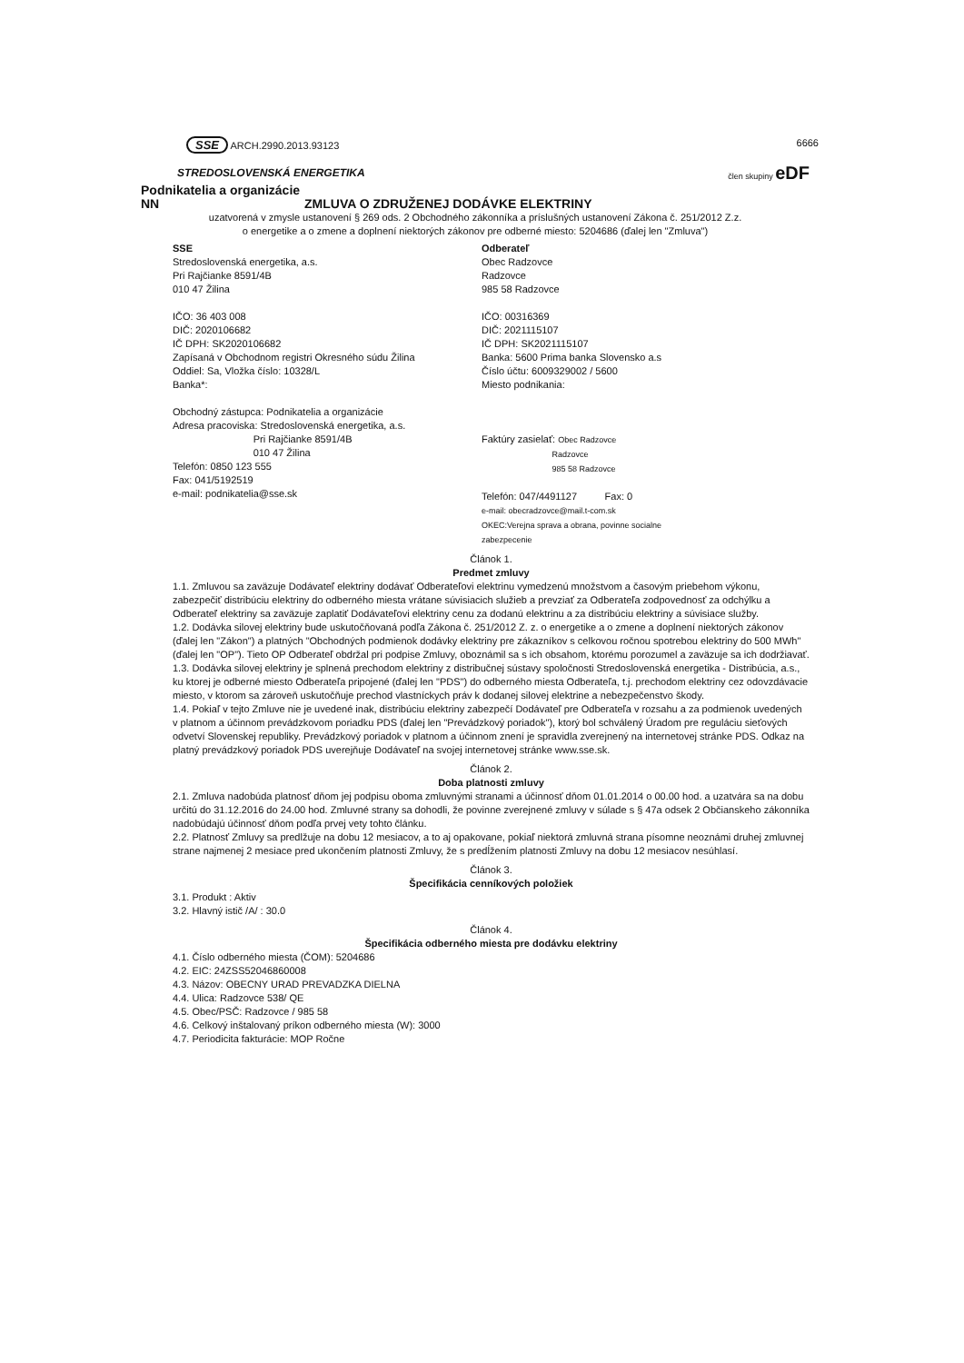SSE ARCH.2990.2013.93123 6666
STREDOSLOVENSKÁ ENERGETIKA člen skupiny eDF
Podnikatelia a organizácie
NN ZMLUVA O ZDRUŽENEJ DODÁVKE ELEKTRINY
uzatvorená v zmysle ustanovení § 269 ods. 2 Obchodného zákonníka a príslušných ustanovení Zákona č. 251/2012 Z.z.
o energetike a o zmene a doplnení niektorých zákonov pre odberné miesto: 5204686 (ďalej len "Zmluva")
SSE
Stredoslovenská energetika, a.s.
Pri Rajčianke 8591/4B
010 47 Žilina
IČO: 36 403 008
DIČ: 2020106682
IČ DPH: SK2020106682
Zapísaná v Obchodnom registri Okresného súdu Žilina
Oddiel: Sa, Vložka číslo: 10328/L
Banka*:
Obchodný zástupca: Podnikatelia a organizácie
Adresa pracoviska: Stredoslovenská energetika, a.s.
Pri Rajčianke 8591/4B
010 47 Žilina
Telefón: 0850 123 555
Fax: 041/5192519
e-mail: podnikatelia@sse.sk
Odberateľ
Obec Radzovce
Radzovce
985 58 Radzovce
IČO: 00316369
DIČ: 2021115107
IČ DPH: SK2021115107
Banka: 5600 Prima banka Slovensko a.s
Číslo účtu: 6009329002 / 5600
Miesto podnikania:
Faktúry zasielať: Obec Radzovce
Radzovce
985 58 Radzovce
Telefón: 047/4491127 Fax: 0
e-mail: obecradzovce@mail.t-com.sk
OKEC:Verejna sprava a obrana, povinne socialne
zabezpecenie
Článok 1.
Predmet zmluvy
1.1. Zmluvou sa zaväzuje Dodávateľ elektriny dodávať Odberateľovi elektrinu vymedzenú množstvom a časovým priebehom výkonu, zabezpečiť distribúciu elektriny do odberného miesta vrátane súvisiacich služieb a prevziať za Odberateľa zodpovednosť za odchýlku a Odberateľ elektriny sa zaväzuje zaplatiť Dodávateľovi elektriny cenu za dodanú elektrinu a za distribúciu elektriny a súvisiace služby.
1.2. Dodávka silovej elektriny bude uskutočňovaná podľa Zákona č. 251/2012 Z. z. o energetike a o zmene a doplnení niektorých zákonov (ďalej len "Zákon") a platných "Obchodných podmienok dodávky elektriny pre zákazníkov s celkovou ročnou spotrebou elektriny do 500 MWh" (ďalej len "OP"). Tieto OP Odberateľ obdržal pri podpise Zmluvy, oboznámil sa s ich obsahom, ktorému porozumel a zaväzuje sa ich dodržiavať.
1.3. Dodávka silovej elektriny je splnená prechodom elektriny z distribučnej sústavy spoločnosti Stredoslovenská energetika - Distribúcia, a.s., ku ktorej je odberné miesto Odberateľa pripojené (ďalej len "PDS") do odberného miesta Odberateľa, t.j. prechodom elektriny cez odovzdávacie miesto, v ktorom sa zároveň uskutočňuje prechod vlastníckych práv k dodanej silovej elektrine a nebezpečenstvo škody.
1.4. Pokiaľ v tejto Zmluve nie je uvedené inak, distribúciu elektriny zabezpečí Dodávateľ pre Odberateľa v rozsahu a za podmienok uvedených v platnom a účinnom prevádzkovom poriadku PDS (ďalej len "Prevádzkový poriadok"), ktorý bol schválený Úradom pre reguláciu sieťových odvetví Slovenskej republiky. Prevádzkový poriadok v platnom a účinnom znení je spravidla zverejnený na internetovej stránke PDS. Odkaz na platný prevádzkový poriadok PDS uverejňuje Dodávateľ na svojej internetovej stránke www.sse.sk.
Článok 2.
Doba platnosti zmluvy
2.1. Zmluva nadobúda platnosť dňom jej podpisu oboma zmluvnými stranami a účinnosť dňom 01.01.2014 o 00.00 hod. a uzatvára sa na dobu určitú do 31.12.2016 do 24.00 hod. Zmluvné strany sa dohodli, že povinne zverejnené zmluvy v súlade s § 47a odsek 2 Občianskeho zákonníka nadobúdajú účinnosť dňom podľa prvej vety tohto článku.
2.2. Platnosť Zmluvy sa predlžuje na dobu 12 mesiacov, a to aj opakovane, pokiaľ niektorá zmluvná strana písomne neoznámi druhej zmluvnej strane najmenej 2 mesiace pred ukončením platnosti Zmluvy, že s predĺžením platnosti Zmluvy na dobu 12 mesiacov nesúhlasí.
Článok 3.
Špecifikácia cenníkových položiek
3.1. Produkt : Aktiv
3.2. Hlavný istič /A/ : 30.0
Článok 4.
Špecifikácia odberného miesta pre dodávku elektriny
4.1. Číslo odberného miesta (ČOM): 5204686
4.2. EIC: 24ZSS52046860008
4.3. Názov: OBECNY URAD PREVADZKA DIELNA
4.4. Ulica: Radzovce 538/ QE
4.5. Obec/PSČ: Radzovce / 985 58
4.6. Celkový inštalovaný príkon odberného miesta (W): 3000
4.7. Periodicita fakturácie: MOP Ročne